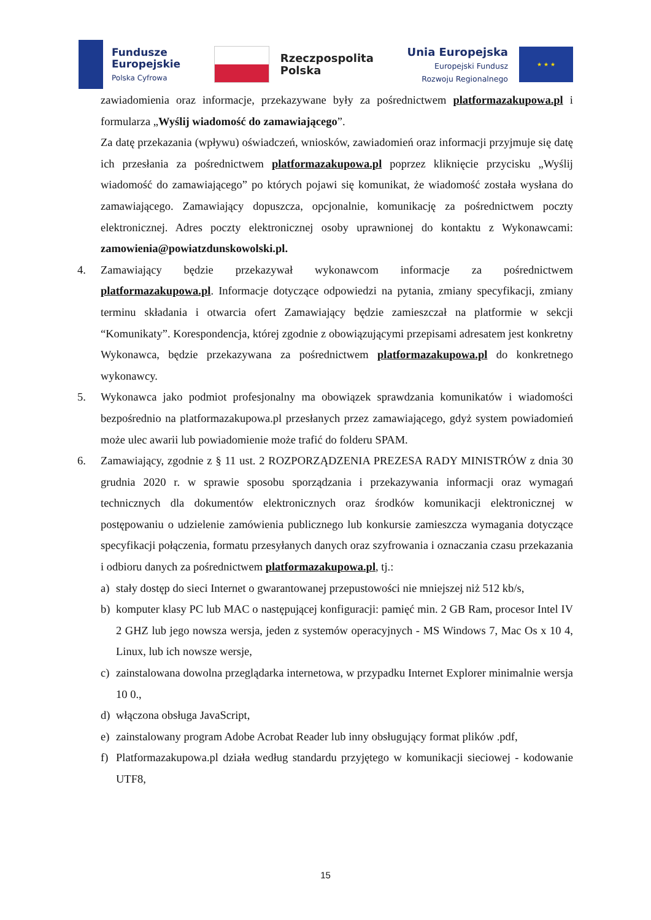Fundusze
Europejskie
Polska Cyfrowa
Rzeczpospolita
Polska
Unia Europejska
Europejski Fundusz
Rozwoju Regionalnego
★ ★ ★
zawiadomienia oraz informacje, przekazywane były za pośrednictwem platformazakupowa.pl i formularza „Wyślij wiadomość do zamawiającego”.
Za datę przekazania (wpływu) oświadczeń, wniosków, zawiadomień oraz informacji przyjmuje się datę ich przesłania za pośrednictwem platformazakupowa.pl poprzez kliknięcie przycisku „Wyślij wiadomość do zamawiającego” po których pojawi się komunikat, że wiadomość została wysłana do zamawiającego. Zamawiający dopuszcza, opcjonalnie, komunikację za pośrednictwem poczty elektronicznej. Adres poczty elektronicznej osoby uprawnionej do kontaktu z Wykonawcami: zamowienia@powiatzdunskowolski.pl.
4. Zamawiający będzie przekazywał wykonawcom informacje za pośrednictwem platformazakupowa.pl. Informacje dotyczące odpowiedzi na pytania, zmiany specyfikacji, zmiany terminu składania i otwarcia ofert Zamawiający będzie zamieszczał na platformie w sekcji “Komunikaty”. Korespondencja, której zgodnie z obowiązującymi przepisami adresatem jest konkretny Wykonawca, będzie przekazywana za pośrednictwem platformazakupowa.pl do konkretnego wykonawcy.
5. Wykonawca jako podmiot profesjonalny ma obowiązek sprawdzania komunikatów i wiadomości bezpośrednio na platformazakupowa.pl przesłanych przez zamawiającego, gdyż system powiadomień może ulec awarii lub powiadomienie może trafić do folderu SPAM.
6. Zamawiający, zgodnie z § 11 ust. 2 ROZPORZĄDZENIA PREZESA RADY MINISTRÓW z dnia 30 grudnia 2020 r. w sprawie sposobu sporządzania i przekazywania informacji oraz wymagań technicznych dla dokumentów elektronicznych oraz środków komunikacji elektronicznej w postępowaniu o udzielenie zamówienia publicznego lub konkursie zamieszcza wymagania dotyczące specyfikacji połączenia, formatu przesyłanych danych oraz szyfrowania i oznaczania czasu przekazania i odbioru danych za pośrednictwem platformazakupowa.pl, tj.:
a) stały dostęp do sieci Internet o gwarantowanej przepustowości nie mniejszej niż 512 kb/s,
b) komputer klasy PC lub MAC o następującej konfiguracji: pamięć min. 2 GB Ram, procesor Intel IV 2 GHZ lub jego nowsza wersja, jeden z systemów operacyjnych - MS Windows 7, Mac Os x 10 4, Linux, lub ich nowsze wersje,
c) zainstalowana dowolna przeglądarka internetowa, w przypadku Internet Explorer minimalnie wersja 10 0.,
d) włączona obsługa JavaScript,
e) zainstalowany program Adobe Acrobat Reader lub inny obsługujący format plików .pdf,
f) Platformazakupowa.pl działa według standardu przyjętego w komunikacji sieciowej - kodowanie UTF8,
15